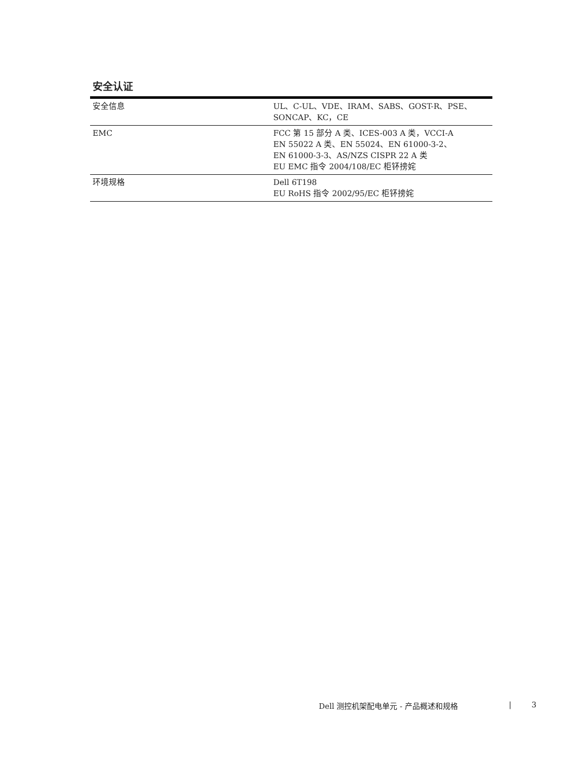安全认证
| 安全信息 | UL、C-UL、VDE、IRAM、SABS、GOST-R、PSE、 SONCAP、KC，CE |
| EMC | FCC 第 15 部分 A 类、ICES-003 A 类，VCCI-A EN 55022 A 类、EN 55024、EN 61000-3-2、 EN 61000-3-3、AS/NZS CISPR 22 A 类 EU EMC 指令 2004/108/EC 柜钚搒姹 |
| 环境规格 | Dell 6T198 EU RoHS 指令 2002/95/EC 柜钚搒姹 |
Dell 测控机架配电单元 - 产品概述和规格 | 3